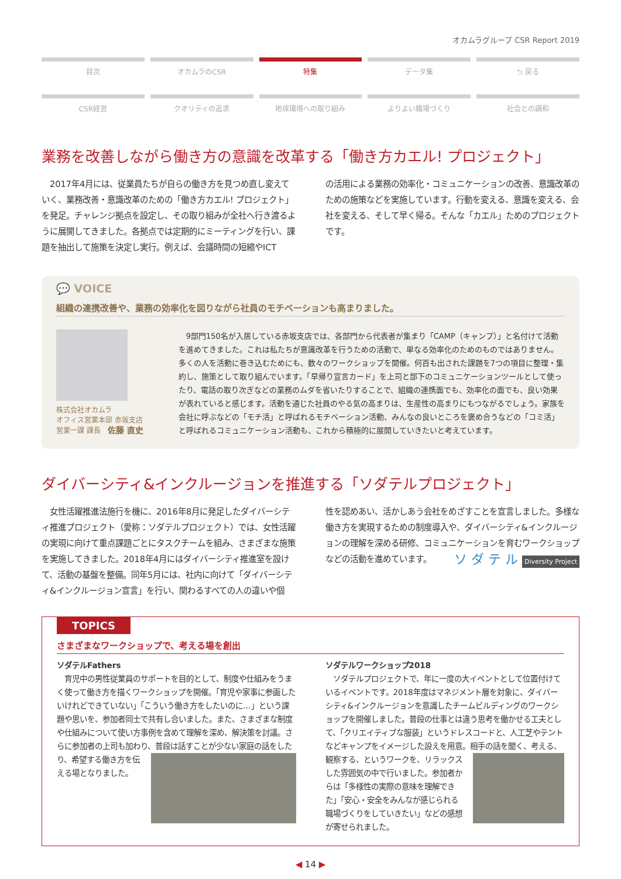オカムラグループ CSR Report 2019
目次 オカムラのCSR 特集 データ集 ⮌ 戻る
CSR経営 クオリティの追求 地球環境への取り組み よりよい職場づくり 社会との調和
業務を改善しながら働き方の意識を改革する「働き方カエル! プロジェクト」
　2017年4月には、従業員たちが自らの働き方を見つめ直し変えていく、業務改善・意識改革のための「働き方カエル! プロジェクト」を発足。チャレンジ拠点を設定し、その取り組みが全社へ行き渡るように展開してきました。各拠点では定期的にミーティングを行い、課題を抽出して施策を決定し実行。例えば、会議時間の短縮やICT
の活用による業務の効率化・コミュニケーションの改善、意識改革のための施策などを実施しています。行動を変える、意識を変える、会社を変える、そして早く帰る。そんな「カエル」ためのプロジェクトです。
💬 VOICE
組織の連携改善や、業務の効率化を図りながら社員のモチベーションも高まりました。
株式会社オカムラ
オフィス営業本部 赤坂支店
営業一課 課長　佐藤 直史
　9部門150名が入居している赤坂支店では、各部門から代表者が集まり「CAMP（キャンプ）」と名付けて活動を進めてきました。これは私たちが意識改革を行うための活動で、単なる効率化のためのものではありません。多くの人を活動に巻き込むためにも、数々のワークショップを開催。何百も出された課題を7つの項目に整理・集約し、施策として取り組んでいます。「早帰り宣言カード」を上司と部下のコミュニケーションツールとして使ったり、電話の取り次ぎなどの業務のムダを省いたりすることで、組織の連携面でも、効率化の面でも、良い効果が表れていると感じます。活動を通じた社員のやる気の高まりは、生産性の高まりにもつながるでしょう。家族を会社に呼ぶなどの「モチ活」と呼ばれるモチベーション活動、みんなの良いところを褒め合うなどの「コミ活」と呼ばれるコミュニケーション活動も、これから積極的に展開していきたいと考えています。
ダイバーシティ&インクルージョンを推進する「ソダテルプロジェクト」
　女性活躍推進法施行を機に、2016年8月に発足したダイバーシティ推進プロジェクト（愛称：ソダテルプロジェクト）では、女性活躍の実現に向けて重点課題ごとにタスクチームを組み、さまざまな施策を実施してきました。2018年4月にはダイバーシティ推進室を設けて、活動の基盤を整備。同年5月には、社内に向けて「ダイバーシティ&インクルージョン宣言」を行い、関わるすべての人の違いや個
性を認めあい、活かしあう会社をめざすことを宣言しました。多様な働き方を実現するための制度導入や、ダイバーシティ&インクルージョンの理解を深める研修、コミュニケーションを育むワークショップなどの活動を進めています。 ソ ダ テ ル Diversity Project
TOPICS
さまざまなワークショップで、考える場を創出
ソダテルFathers
　育児中の男性従業員のサポートを目的として、制度や仕組みをうまく使って働き方を描くワークショップを開催。「育児や家事に参画したいけれどできていない」「こういう働き方をしたいのに…」という課題や思いを、参加者同士で共有し合いました。また、さまざまな制度や仕組みについて使い方事例を含めて理解を深め、解決策を討議。さらに参加者の上司も加わり、普
段は話すことが少ない家庭の話をしたり、希望する働き方を伝える場となりました。
ソダテルワークショップ2018
　ソダテルプロジェクトで、年に一度の大イベントとして位置付けているイベントです。2018年度はマネジメント層を対象に、ダイバーシティ&インクルージョンを意識したチームビルディングのワークショップを開催しました。普段の仕事とは違う思考を働かせる工夫として、「クリエイティブな服装」というドレスコードと、人工芝やテントなどキャンプをイメージした設えを用意。相手の話を聞く、考える、観察する、という
ワークを、リラックスした雰囲気の中で行いました。参加者からは「多様性の実際の意味を理解できた」「安心・安全をみんなが感じられる職場づくりをしていきたい」などの感想が寄せられました。
◀ 14 ▶